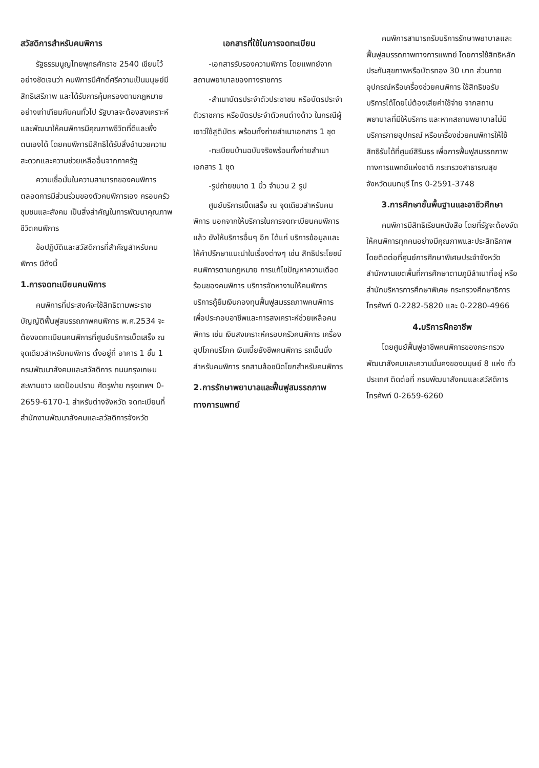สวัสดิการสำหรับคนพิการ
รัฐธรรมนูญไทยพุทธศักราช 2540 เขียนไว้อย่างชัดเจนว่า คนพิการมีศักดิ์ศรีความเป็นมนุษย์มีสิทธิเสรีภาพ และได้รับการคุ้มครองตามกฎหมายอย่างเท่าเทียมกับคนทั่วไป รัฐบาลจะต้องสงเคราะห์และพัฒนาให้คนพิการมีคุณภาพชีวิตที่ดีและพึ่งตนเองได้ โดยคนพิการมีสิทธิได้รับสิ่งอำนวยความสะดวกและความช่วยเหลืออื่นจากภาครัฐ
ความเชื่อมั่นในความสามารถของคนพิการตลอดการมีส่วนร่วมของตัวคนพิการเอง ครอบครัว ชุมชนและสังคม เป็นสิ่งสำคัญในการพัฒนาคุณภาพชีวิตคนพิการ
ข้อปฏิบัติและสวัสดิการที่สำคัญสำหรับคนพิการ มีดังนี้
1.การจดทะเบียนคนพิการ
คนพิการที่ประสงค์จะใช้สิทธิตามพระราชบัญญัติฟื้นฟูสมรรถภาพคนพิการ พ.ศ.2534 จะต้องจดทะเบียนคนพิการที่ศูนย์บริการเบ็ดเสร็จ ณ จุดเดียวสำหรับคนพิการ ตั้งอยู่ที่ อาคาร 1 ชั้น 1 กรมพัฒนาสังคมและสวัสดิการ ถนนกรุงเกษม สะพานขาว เขตป้อมปราบ ศัตรูพ่าย กรุงเทพฯ 0-2659-6170-1 สำหรับต่างจังหวัด จดทะเบียนที่สำนักงานพัฒนาสังคมและสวัสดิการจังหวัด
เอกสารที่ใช้ในการจดทะเบียน
-เอกสารรับรองความพิการ โดยแพทย์จากสถานพยาบาลของทางราชการ
-สำเนาบัตรประจำตัวประชาชน หรือบัตรประจำตัวราชการ หรือบัตรประจำตัวคนต่างด้าว ในกรณีผู้เยาว์ใช้สูติบัตร พร้อมทั้งถ่ายสำเนาเอกสาร 1 ชุด
-ทะเบียนบ้านฉบับจริงพร้อมทั้งถ่ายสำเนาเอกสาร 1 ชุด
-รูปถ่ายขนาด 1 นิ้ว จำนวน 2 รูป
ศูนย์บริการเบ็ดเสร็จ ณ จุดเดียวสำหรับคนพิการ นอกจากให้บริการในการจดทะเบียนคนพิการแล้ว ยังให้บริการอื่นๆ อีก ได้แก่ บริการข้อมูลและให้คำปรึกษาแนะนำในเรื่องต่างๆ เช่น สิทธิประโยชน์คนพิการตามกฎหมาย การแก้ไขปัญหาความเดือดร้อนของคนพิการ บริการจัดหางานให้คนพิการ บริการกู้ยืมเงินกองทุนฟื้นฟูสมรรถภาพคนพิการ เพื่อประกอบอาชีพและการสงเคราะห์ช่วยเหลือคนพิการ เช่น เงินสงเคราะห์ครอบครัวคนพิการ เครื่องอุปโภคบริโภค เงินเบี้ยยังชีพคนพิการ รถเข็นนั่งสำหรับคนพิการ รถสามล้อชนิดโยกสำหรับคนพิการ
2.การรักษาพยาบาลและฟื้นฟูสมรรถภาพทางการแพทย์
คนพิการสามารถรับบริการรักษาพยาบาลและฟื้นฟูสมรรถภาพทางการแพทย์ โดยการใช้สิทธิหลักประกันสุขภาพหรือบัตรทอง 30 บาท ส่วนกายอุปกรณ์หรือเครื่องช่วยคนพิการ ใช้สิทธิขอรับบริการได้โดยไม่ต้องเสียค่าใช้จ่าย จากสถานพยาบาลที่มีให้บริการ และหากสถานพยาบาลไม่มีบริการกายอุปกรณ์ หรือเครื่องช่วยคนพิการให้ใช้สิทธิรับได้ที่ศูนย์สิรินธร เพื่อการฟื้นฟูสมรรถภาพทางการแพทย์แห่งชาติ กระทรวงสาธารณสุข จังหวัดนนทบุรี โทร 0-2591-3748
3.การศึกษาขั้นพื้นฐานและอาชีวศึกษา
คนพิการมีสิทธิเรียนหนังสือ โดยที่รัฐจะต้องจัดให้คนพิการทุกคนอย่างมีคุณภาพและประสิทธิภาพโดยติดต่อที่ศูนย์การศึกษาพิเศษประจำจังหวัด สำนักงานเขตพื้นที่การศึกษาตามภูมิลำเนาที่อยู่ หรือสำนักบริหารการศึกษาพิเศษ กระทรวงศึกษาธิการ โทรศัพท์ 0-2282-5820 และ 0-2280-4966
4.บริการฝึกอาชีพ
โดยศูนย์ฟื้นฟูอาชีพคนพิการของกระทรวงพัฒนาสังคมและความมั่นคงของมนุษย์ 8 แห่ง ทั่วประเทศ ติดต่อที่ กรมพัฒนาสังคมและสวัสดิการ โทรศัพท์ 0-2659-6260